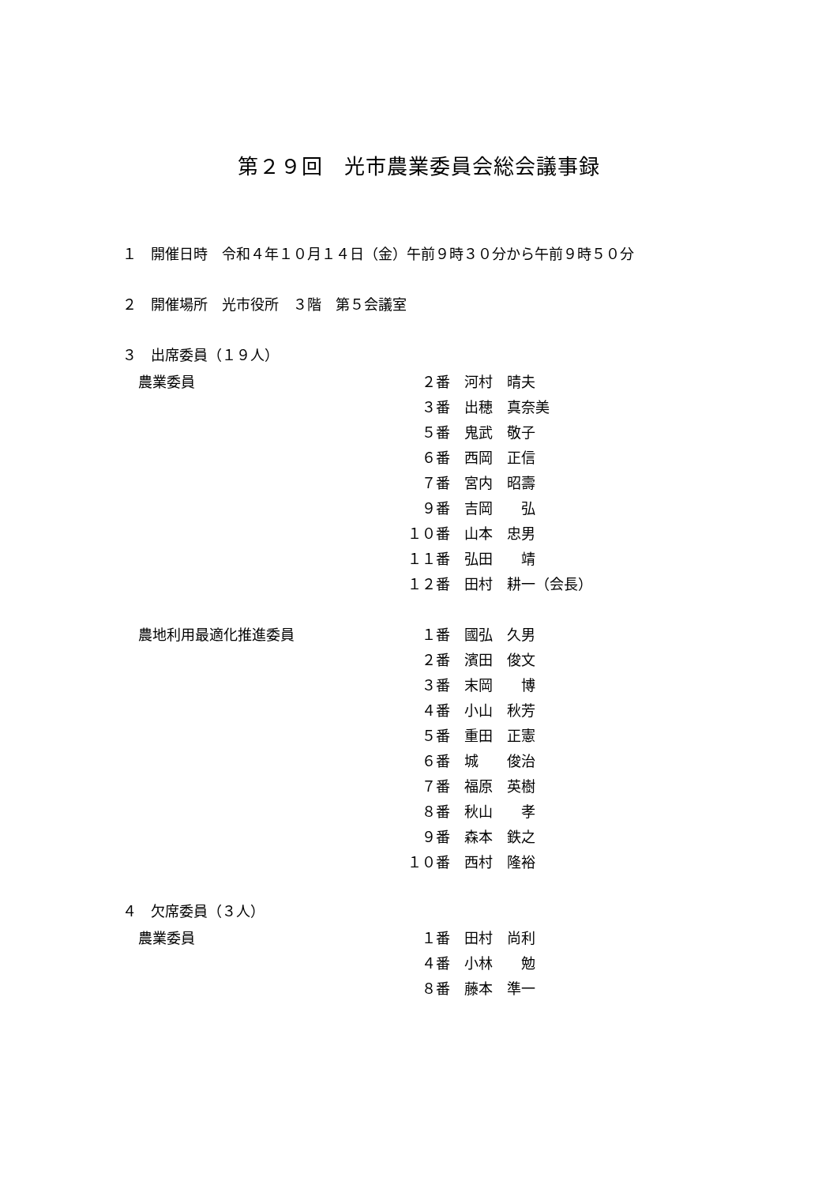第２９回　光市農業委員会総会議事録
１　開催日時　令和４年１０月１４日（金）午前９時３０分から午前９時５０分
２　開催場所　光市役所　３階　第５会議室
３　出席委員（１９人）
| 農業委員 | ２番 | 河村 晴夫 |
| | ３番 | 出穂 真奈美 |
| | ５番 | 鬼武 敬子 |
| | ６番 | 西岡 正信 |
| | ７番 | 宮内 昭壽 |
| | ９番 | 吉岡 弘 |
| | １０番 | 山本 忠男 |
| | １１番 | 弘田 靖 |
| | １２番 | 田村 耕一（会長） |
| 農地利用最適化推進委員 | １番 | 國弘 久男 |
| | ２番 | 濱田 俊文 |
| | ３番 | 末岡 博 |
| | ４番 | 小山 秋芳 |
| | ５番 | 重田 正憲 |
| | ６番 | 城 俊治 |
| | ７番 | 福原 英樹 |
| | ８番 | 秋山 孝 |
| | ９番 | 森本 鉄之 |
| | １０番 | 西村 隆裕 |
４　欠席委員（３人）
| 農業委員 | １番 | 田村 尚利 |
| | ４番 | 小林 勉 |
| | ８番 | 藤本 準一 |